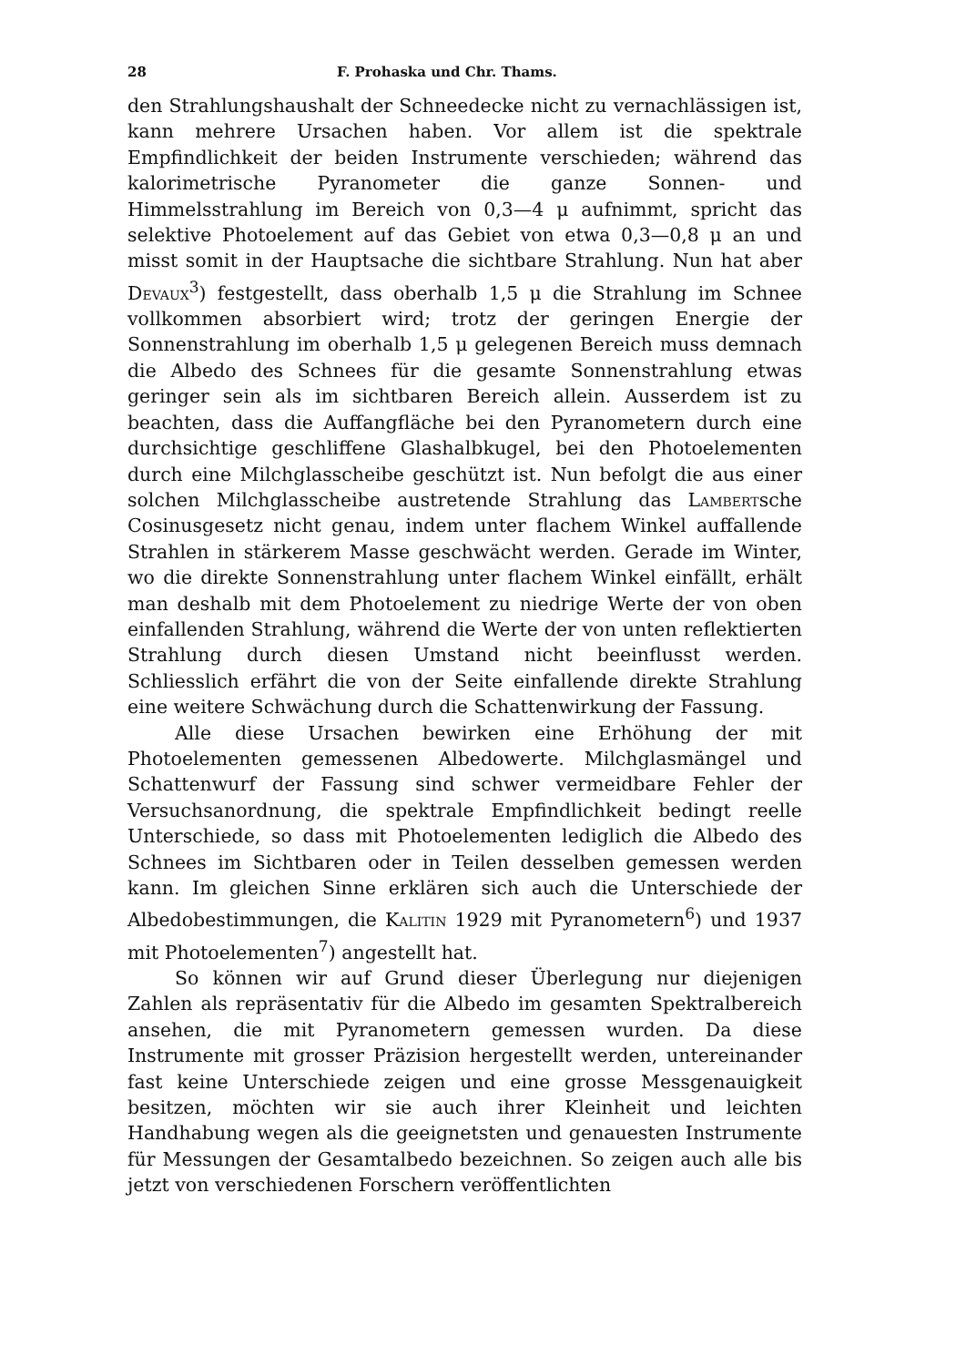28 F. Prohaska und Chr. Thams.
den Strahlungshaushalt der Schneedecke nicht zu vernachlässigen ist, kann mehrere Ursachen haben. Vor allem ist die spektrale Empfindlichkeit der beiden Instrumente verschieden; während das kalorimetrische Pyranometer die ganze Sonnen- und Himmelsstrahlung im Bereich von 0,3—4 μ aufnimmt, spricht das selektive Photoelement auf das Gebiet von etwa 0,3—0,8 μ an und misst somit in der Hauptsache die sichtbare Strahlung. Nun hat aber Devaux<sup>3</sup>) festgestellt, dass oberhalb 1,5 μ die Strahlung im Schnee vollkommen absorbiert wird; trotz der geringen Energie der Sonnenstrahlung im oberhalb 1,5 μ gelegenen Bereich muss demnach die Albedo des Schnees für die gesamte Sonnenstrahlung etwas geringer sein als im sichtbaren Bereich allein. Ausserdem ist zu beachten, dass die Auffangfläche bei den Pyranometern durch eine durchsichtige geschliffene Glashalbkugel, bei den Photoelementen durch eine Milchglasscheibe geschützt ist. Nun befolgt die aus einer solchen Milchglasscheibe austretende Strahlung das Lambertsche Cosinusgesetz nicht genau, indem unter flachem Winkel auffallende Strahlen in stärkerem Masse geschwächt werden. Gerade im Winter, wo die direkte Sonnenstrahlung unter flachem Winkel einfällt, erhält man deshalb mit dem Photoelement zu niedrige Werte der von oben einfallenden Strahlung, während die Werte der von unten reflektierten Strahlung durch diesen Umstand nicht beeinflusst werden. Schliesslich erfährt die von der Seite einfallende direkte Strahlung eine weitere Schwächung durch die Schattenwirkung der Fassung.
Alle diese Ursachen bewirken eine Erhöhung der mit Photoelementen gemessenen Albedowerte. Milchglasmängel und Schattenwurf der Fassung sind schwer vermeidbare Fehler der Versuchsanordnung, die spektrale Empfindlichkeit bedingt reelle Unterschiede, so dass mit Photoelementen lediglich die Albedo des Schnees im Sichtbaren oder in Teilen desselben gemessen werden kann. Im gleichen Sinne erklären sich auch die Unterschiede der Albedobestimmungen, die Kalitin 1929 mit Pyranometern<sup>6</sup>) und 1937 mit Photoelementen<sup>7</sup>) angestellt hat.
So können wir auf Grund dieser Überlegung nur diejenigen Zahlen als repräsentativ für die Albedo im gesamten Spektralbereich ansehen, die mit Pyranometern gemessen wurden. Da diese Instrumente mit grosser Präzision hergestellt werden, untereinander fast keine Unterschiede zeigen und eine grosse Messgenauigkeit besitzen, möchten wir sie auch ihrer Kleinheit und leichten Handhabung wegen als die geeignetsten und genauesten Instrumente für Messungen der Gesamtalbedo bezeichnen. So zeigen auch alle bis jetzt von verschiedenen Forschern veröffentlichten